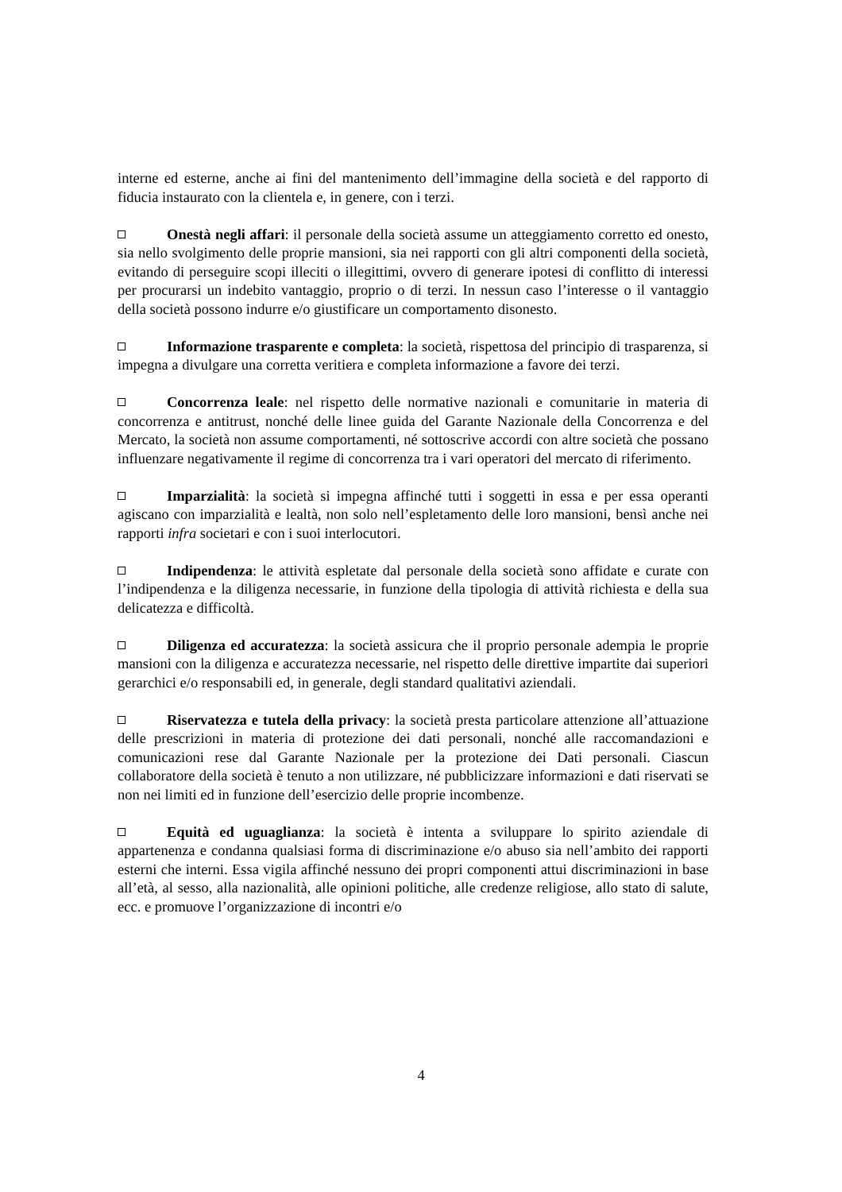interne ed esterne, anche ai fini del mantenimento dell’immagine della società e del rapporto di fiducia instaurato con la clientela e, in genere, con i terzi.
Onestà negli affari: il personale della società assume un atteggiamento corretto ed onesto, sia nello svolgimento delle proprie mansioni, sia nei rapporti con gli altri componenti della società, evitando di perseguire scopi illeciti o illegittimi, ovvero di generare ipotesi di conflitto di interessi per procurarsi un indebito vantaggio, proprio o di terzi. In nessun caso l’interesse o il vantaggio della società possono indurre e/o giustificare un comportamento disonesto.
Informazione trasparente e completa: la società, rispettosa del principio di trasparenza, si impegna a divulgare una corretta veritiera e completa informazione a favore dei terzi.
Concorrenza leale: nel rispetto delle normative nazionali e comunitarie in materia di concorrenza e antitrust, nonché delle linee guida del Garante Nazionale della Concorrenza e del Mercato, la società non assume comportamenti, né sottoscrive accordi con altre società che possano influenzare negativamente il regime di concorrenza tra i vari operatori del mercato di riferimento.
Imparzialità: la società si impegna affinché tutti i soggetti in essa e per essa operanti agiscano con imparzialità e lealtà, non solo nell’espletamento delle loro mansioni, bensì anche nei rapporti infra societari e con i suoi interlocutori.
Indipendenza: le attività espletate dal personale della società sono affidate e curate con l’indipendenza e la diligenza necessarie, in funzione della tipologia di attività richiesta e della sua delicatezza e difficoltà.
Diligenza ed accuratezza: la società assicura che il proprio personale adempia le proprie mansioni con la diligenza e accuratezza necessarie, nel rispetto delle direttive impartite dai superiori gerarchici e/o responsabili ed, in generale, degli standard qualitativi aziendali.
Riservatezza e tutela della privacy: la società presta particolare attenzione all’attuazione delle prescrizioni in materia di protezione dei dati personali, nonché alle raccomandazioni e comunicazioni rese dal Garante Nazionale per la protezione dei Dati personali. Ciascun collaboratore della società è tenuto a non utilizzare, né pubblicizzare informazioni e dati riservati se non nei limiti ed in funzione dell’esercizio delle proprie incombenze.
Equità ed uguaglianza: la società è intenta a sviluppare lo spirito aziendale di appartenenza e condanna qualsiasi forma di discriminazione e/o abuso sia nell’ambito dei rapporti esterni che interni. Essa vigila affinché nessuno dei propri componenti attui discriminazioni in base all’età, al sesso, alla nazionalità, alle opinioni politiche, alle credenze religiose, allo stato di salute, ecc. e promuove l’organizzazione di incontri e/o
4